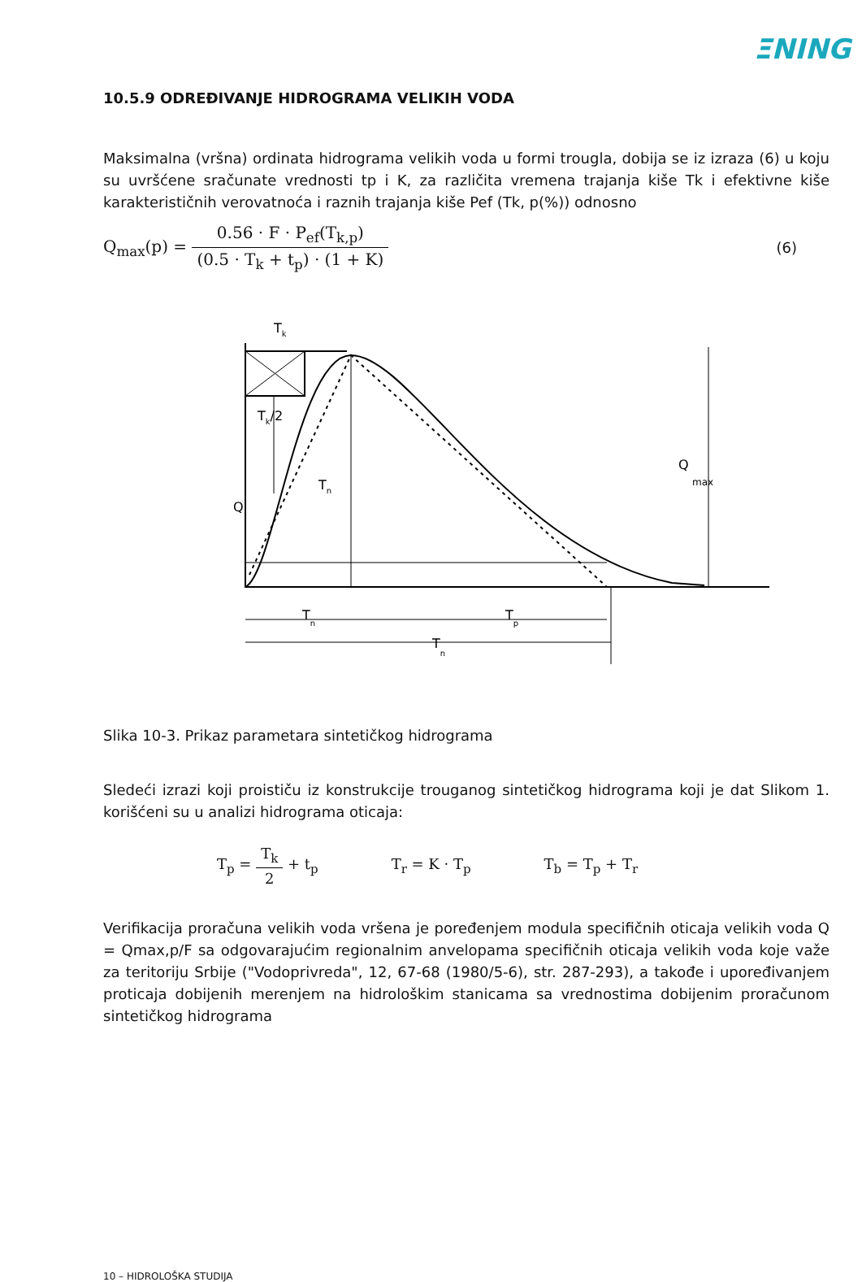ΞNING
10.5.9 ODREĐIVANJE HIDROGRAMA VELIKIH VODA
Maksimalna (vršna) ordinata hidrograma velikih voda u formi trougla, dobija se iz izraza (6) u koju su uvršćene sračunate vrednosti tp i K, za različita vremena trajanja kiše Tk i efektivne kiše karakterističnih verovatnoća i raznih trajanja kiše Pef (Tk, p(%)) odnosno
Q<sub>max</sub>(p) = 0.56 · F · P<sub>ef</sub>(T<sub>k,p</sub>) (0.5 · T<sub>k</sub> + t<sub>p</sub>) · (1 + K)
(6)
Tk
Tk/2
Q
Tn
Q
max
Tn
Tp
Tn
Slika 10-3. Prikaz parametara sintetičkog hidrograma
Sledeći izrazi koji proističu iz konstrukcije trouganog sintetičkog hidrograma koji je dat Slikom 1. korišćeni su u analizi hidrograma oticaja:
T<sub>p</sub> = T<sub>k</sub> 2 + t<sub>p</sub> T<sub>r</sub> = K · T<sub>p</sub> T<sub>b</sub> = T<sub>p</sub> + T<sub>r</sub>
Verifikacija proračuna velikih voda vršena je poređenjem modula specifičnih oticaja velikih voda Q = Qmax,p/F sa odgovarajućim regionalnim anvelopama specifičnih oticaja velikih voda koje važe za teritoriju Srbije ("Vodoprivreda", 12, 67-68 (1980/5-6), str. 287-293), a takođe i upoređivanjem proticaja dobijenih merenjem na hidrološkim stanicama sa vrednostima dobijenim proračunom sintetičkog hidrograma
10 – HIDROLOŠKA STUDIJA